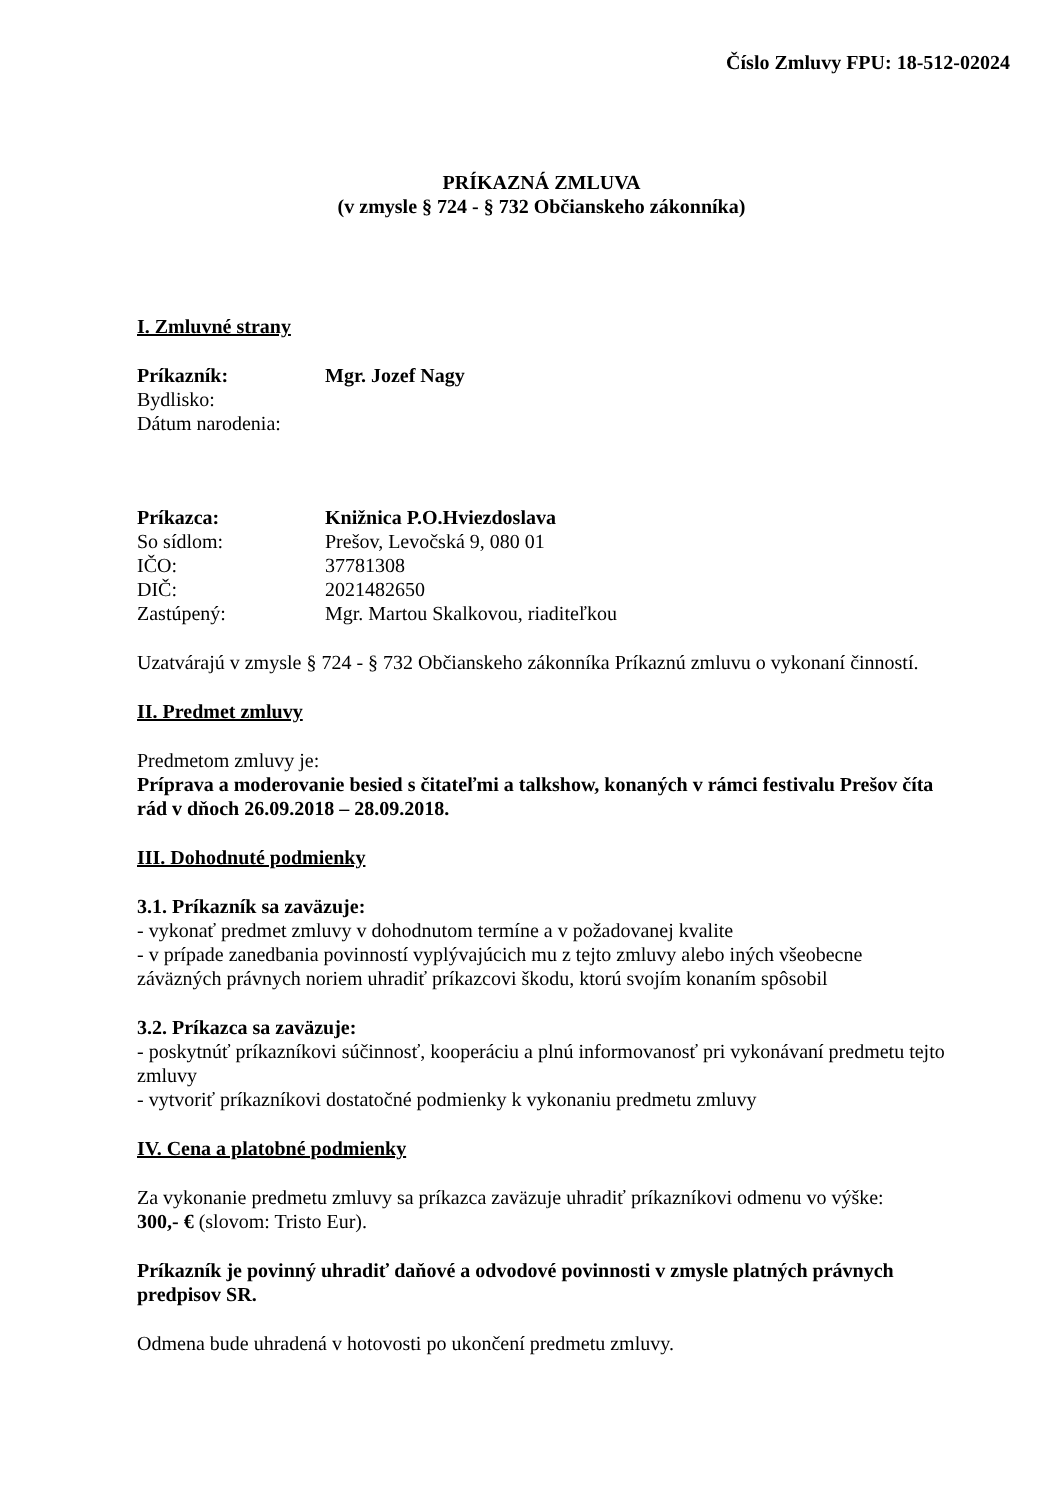Číslo Zmluvy FPU: 18-512-02024
PRÍKAZNÁ ZMLUVA
(v zmysle § 724 - § 732 Občianskeho zákonníka)
I. Zmluvné strany
| Príkazník: | Mgr. Jozef Nagy |
| Bydlisko: | |
| Dátum narodenia: | |
| Príkazca: | Knižnica P.O.Hviezdoslava |
| So sídlom: | Prešov, Levočská 9, 080 01 |
| IČO: | 37781308 |
| DIČ: | 2021482650 |
| Zastúpený: | Mgr. Martou Skalkovou, riaditeľkou |
Uzatvárajú v zmysle § 724 - § 732 Občianskeho zákonníka Príkaznú zmluvu o vykonaní činností.
II. Predmet zmluvy
Predmetom zmluvy je:
Príprava a moderovanie besied s čitateľmi a talkshow, konaných v rámci festivalu Prešov číta rád v dňoch 26.09.2018 – 28.09.2018.
III. Dohodnuté podmienky
3.1. Príkazník sa zaväzuje:
- vykonať predmet zmluvy v dohodnutom termíne a v požadovanej kvalite
- v prípade zanedbania povinností vyplývajúcich mu z tejto zmluvy alebo iných všeobecne záväzných právnych noriem uhradiť príkazcovi škodu, ktorú svojím konaním spôsobil
3.2. Príkazca sa zaväzuje:
- poskytnúť príkazníkovi súčinnosť, kooperáciu a plnú informovanosť pri vykonávaní predmetu tejto zmluvy
- vytvoriť príkazníkovi dostatočné podmienky k vykonaniu predmetu zmluvy
IV. Cena a platobné podmienky
Za vykonanie predmetu zmluvy sa príkazca zaväzuje uhradiť príkazníkovi odmenu vo výške:
300,- € (slovom: Tristo Eur).
Príkazník je povinný uhradiť daňové a odvodové povinnosti v zmysle platných právnych predpisov SR.
Odmena bude uhradená v hotovosti po ukončení predmetu zmluvy.